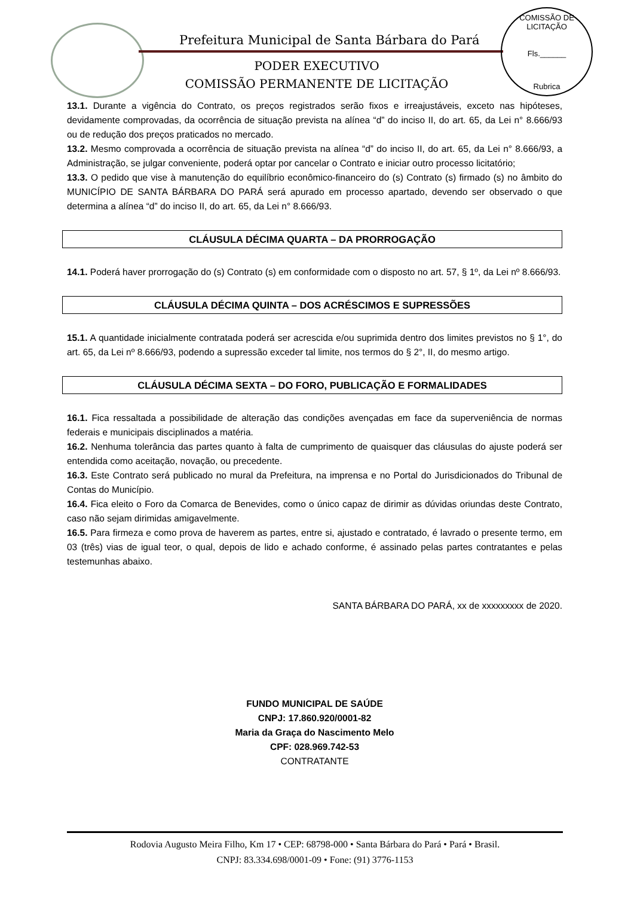Prefeitura Municipal de Santa Bárbara do Pará
PODER EXECUTIVO
COMISSÃO PERMANENTE DE LICITAÇÃO
COMISSÃO DE LICITAÇÃO
Fls.______
Rubrica
13.1. Durante a vigência do Contrato, os preços registrados serão fixos e irreajustáveis, exceto nas hipóteses, devidamente comprovadas, da ocorrência de situação prevista na alínea “d” do inciso II, do art. 65, da Lei n° 8.666/93 ou de redução dos preços praticados no mercado.
13.2. Mesmo comprovada a ocorrência de situação prevista na alínea “d” do inciso II, do art. 65, da Lei n° 8.666/93, a Administração, se julgar conveniente, poderá optar por cancelar o Contrato e iniciar outro processo licitatório;
13.3. O pedido que vise à manutenção do equilíbrio econômico-financeiro do (s) Contrato (s) firmado (s) no âmbito do MUNICÍPIO DE SANTA BÁRBARA DO PARÁ será apurado em processo apartado, devendo ser observado o que determina a alínea “d” do inciso II, do art. 65, da Lei n° 8.666/93.
CLÁUSULA DÉCIMA QUARTA – DA PRORROGAÇÃO
14.1. Poderá haver prorrogação do (s) Contrato (s) em conformidade com o disposto no art. 57, § 1º, da Lei nº 8.666/93.
CLÁUSULA DÉCIMA QUINTA – DOS ACRÉSCIMOS E SUPRESSÕES
15.1. A quantidade inicialmente contratada poderá ser acrescida e/ou suprimida dentro dos limites previstos no § 1°, do art. 65, da Lei nº 8.666/93, podendo a supressão exceder tal limite, nos termos do § 2°, II, do mesmo artigo.
CLÁUSULA DÉCIMA SEXTA – DO FORO, PUBLICAÇÃO E FORMALIDADES
16.1. Fica ressaltada a possibilidade de alteração das condições avençadas em face da superveniência de normas federais e municipais disciplinados a matéria.
16.2. Nenhuma tolerância das partes quanto à falta de cumprimento de quaisquer das cláusulas do ajuste poderá ser entendida como aceitação, novação, ou precedente.
16.3. Este Contrato será publicado no mural da Prefeitura, na imprensa e no Portal do Jurisdicionados do Tribunal de Contas do Município.
16.4. Fica eleito o Foro da Comarca de Benevides, como o único capaz de dirimir as dúvidas oriundas deste Contrato, caso não sejam dirimidas amigavelmente.
16.5. Para firmeza e como prova de haverem as partes, entre si, ajustado e contratado, é lavrado o presente termo, em 03 (três) vias de igual teor, o qual, depois de lido e achado conforme, é assinado pelas partes contratantes e pelas testemunhas abaixo.
SANTA BÁRBARA DO PARÁ, xx de xxxxxxxxx de 2020.
FUNDO MUNICIPAL DE SAÚDE
CNPJ: 17.860.920/0001-82
Maria da Graça do Nascimento Melo
CPF: 028.969.742-53
CONTRATANTE
Rodovia Augusto Meira Filho, Km 17 • CEP: 68798-000 • Santa Bárbara do Pará • Pará • Brasil.
CNPJ: 83.334.698/0001-09 • Fone: (91) 3776-1153